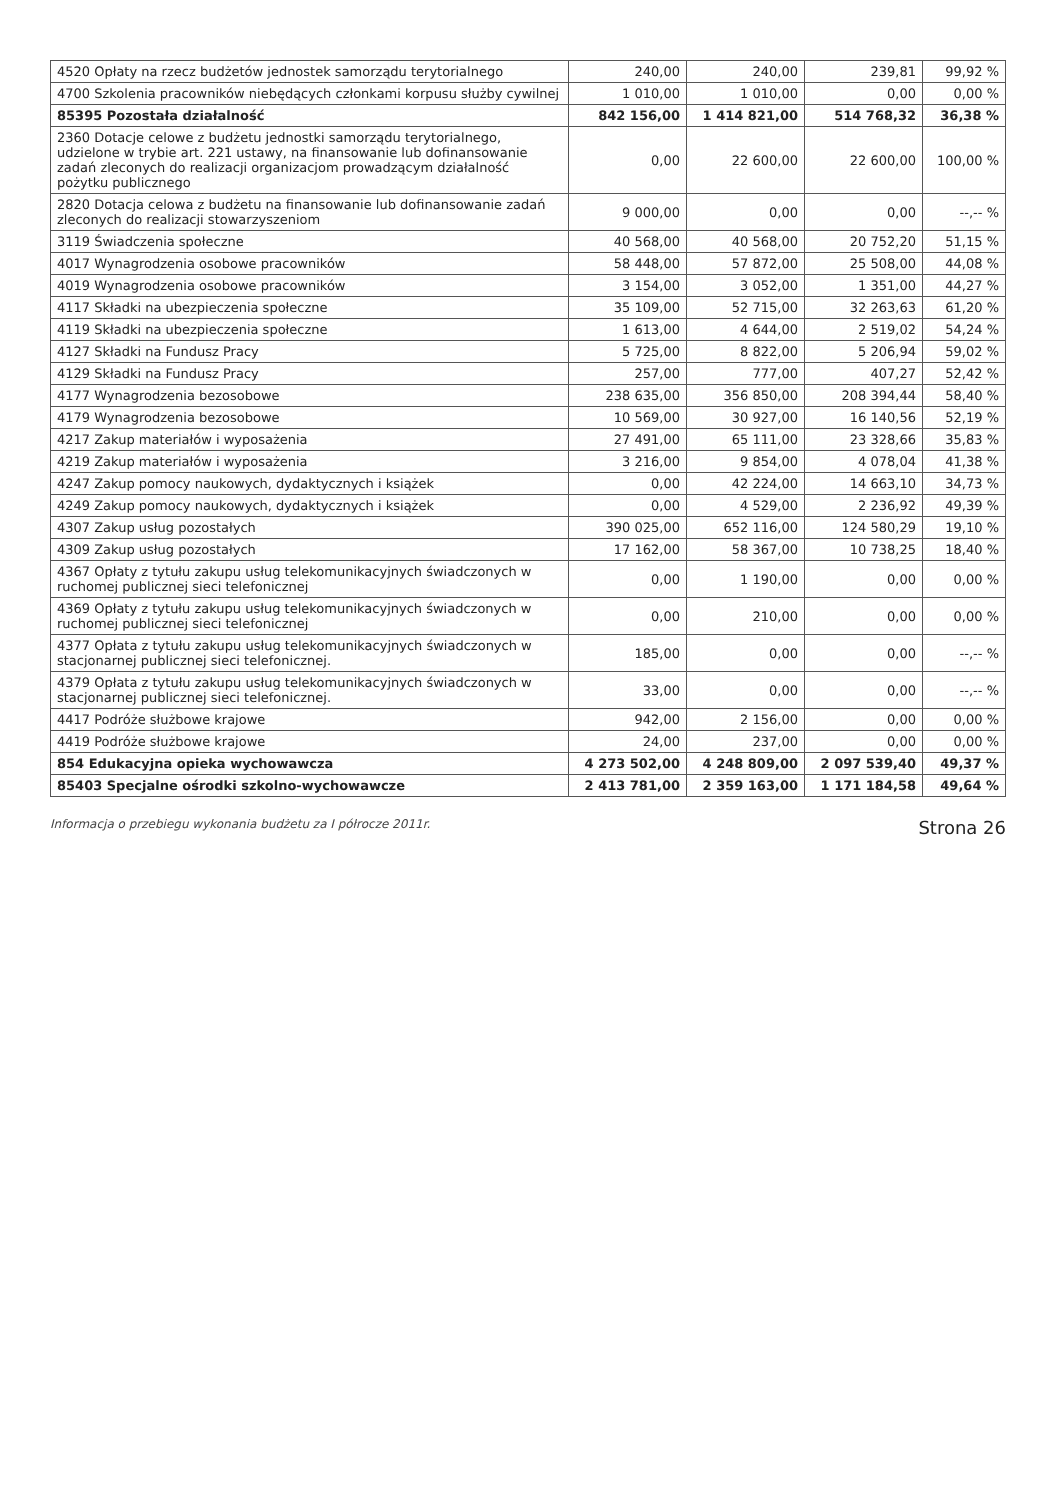| 4520 Opłaty na rzecz budżetów jednostek samorządu terytorialnego | 240,00 | 240,00 | 239,81 | 99,92 % |
| 4700 Szkolenia pracowników niebędących członkami korpusu służby cywilnej | 1 010,00 | 1 010,00 | 0,00 | 0,00 % |
| 85395 Pozostała działalność | 842 156,00 | 1 414 821,00 | 514 768,32 | 36,38 % |
| 2360 Dotacje celowe z budżetu jednostki samorządu terytorialnego, udzielone w trybie art. 221 ustawy, na finansowanie lub dofinansowanie zadań zleconych do realizacji organizacjom prowadzącym działalność pożytku publicznego | 0,00 | 22 600,00 | 22 600,00 | 100,00 % |
| 2820 Dotacja celowa z budżetu na finansowanie lub dofinansowanie zadań zleconych do realizacji stowarzyszeniom | 9 000,00 | 0,00 | 0,00 | --,-- % |
| 3119 Świadczenia społeczne | 40 568,00 | 40 568,00 | 20 752,20 | 51,15 % |
| 4017 Wynagrodzenia osobowe pracowników | 58 448,00 | 57 872,00 | 25 508,00 | 44,08 % |
| 4019 Wynagrodzenia osobowe pracowników | 3 154,00 | 3 052,00 | 1 351,00 | 44,27 % |
| 4117 Składki na ubezpieczenia społeczne | 35 109,00 | 52 715,00 | 32 263,63 | 61,20 % |
| 4119 Składki na ubezpieczenia społeczne | 1 613,00 | 4 644,00 | 2 519,02 | 54,24 % |
| 4127 Składki na Fundusz Pracy | 5 725,00 | 8 822,00 | 5 206,94 | 59,02 % |
| 4129 Składki na Fundusz Pracy | 257,00 | 777,00 | 407,27 | 52,42 % |
| 4177 Wynagrodzenia bezosobowe | 238 635,00 | 356 850,00 | 208 394,44 | 58,40 % |
| 4179 Wynagrodzenia bezosobowe | 10 569,00 | 30 927,00 | 16 140,56 | 52,19 % |
| 4217 Zakup materiałów i wyposażenia | 27 491,00 | 65 111,00 | 23 328,66 | 35,83 % |
| 4219 Zakup materiałów i wyposażenia | 3 216,00 | 9 854,00 | 4 078,04 | 41,38 % |
| 4247 Zakup pomocy naukowych, dydaktycznych i książek | 0,00 | 42 224,00 | 14 663,10 | 34,73 % |
| 4249 Zakup pomocy naukowych, dydaktycznych i książek | 0,00 | 4 529,00 | 2 236,92 | 49,39 % |
| 4307 Zakup usług pozostałych | 390 025,00 | 652 116,00 | 124 580,29 | 19,10 % |
| 4309 Zakup usług pozostałych | 17 162,00 | 58 367,00 | 10 738,25 | 18,40 % |
| 4367 Opłaty z tytułu zakupu usług telekomunikacyjnych świadczonych w ruchomej publicznej sieci telefonicznej | 0,00 | 1 190,00 | 0,00 | 0,00 % |
| 4369 Opłaty z tytułu zakupu usług telekomunikacyjnych świadczonych w ruchomej publicznej sieci telefonicznej | 0,00 | 210,00 | 0,00 | 0,00 % |
| 4377 Opłata z tytułu zakupu usług telekomunikacyjnych świadczonych w stacjonarnej publicznej sieci telefonicznej. | 185,00 | 0,00 | 0,00 | --,-- % |
| 4379 Opłata z tytułu zakupu usług telekomunikacyjnych świadczonych w stacjonarnej publicznej sieci telefonicznej. | 33,00 | 0,00 | 0,00 | --,-- % |
| 4417 Podróże służbowe krajowe | 942,00 | 2 156,00 | 0,00 | 0,00 % |
| 4419 Podróże służbowe krajowe | 24,00 | 237,00 | 0,00 | 0,00 % |
| 854 Edukacyjna opieka wychowawcza | 4 273 502,00 | 4 248 809,00 | 2 097 539,40 | 49,37 % |
| 85403 Specjalne ośrodki szkolno-wychowawcze | 2 413 781,00 | 2 359 163,00 | 1 171 184,58 | 49,64 % |
Informacja o przebiegu wykonania budżetu za I półrocze 2011r. Strona 26